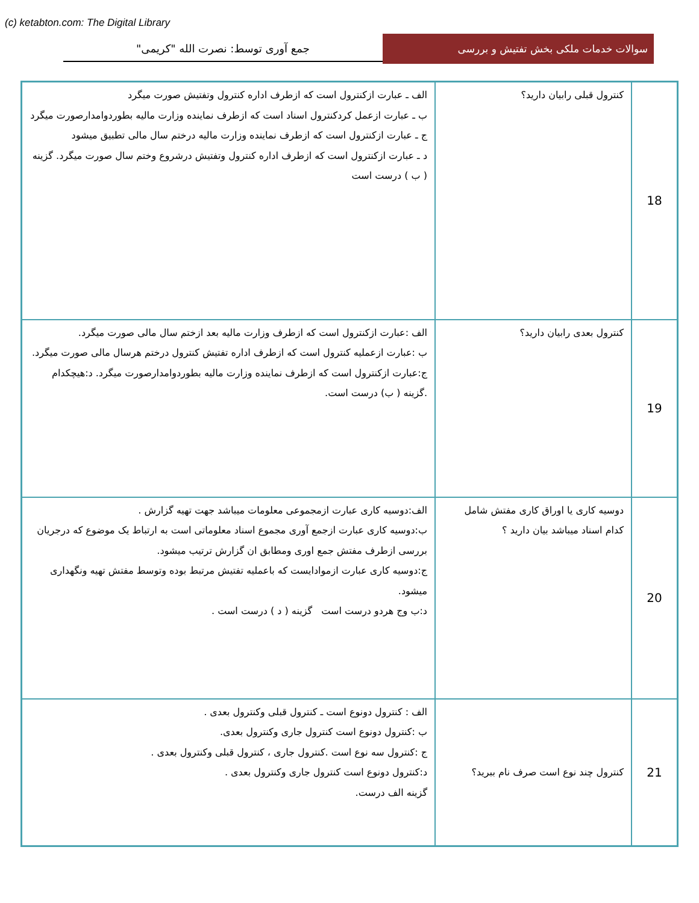(c) ketabton.com: The Digital Library
سوالات خدمات ملکی بخش تفتیش و بررسی
جمع آوری توسط: نصرت الله "کریمی"
| 18 | کنترول قبلی رابیان دارید؟ | الف ـ عبارت ازکنترول است که ازطرف اداره کنترول وتفتیش صورت میگرد ب ـ عبارت ازعمل کردکنترول اسناد است که ازطرف نماینده وزارت مالیه بطوردوامدارصورت میگرد ج ـ عبارت ازکنترول است که ازطرف نماینده وزارت مالیه درختم سال مالی تطبیق میشود د ـ عبارت ازکنترول است که ازطرف اداره کنترول وتفتیش درشروع وختم سال صورت میگرد. گزینه ( ب ) درست است |
| 19 | کنترول بعدی رابیان دارید؟ | الف :عبارت ازکنترول است که ازطرف وزارت مالیه بعد ازختم سال مالی صورت میگرد. ب :عبارت ازعملیه کنترول است که ازطرف اداره تفتیش کنترول درختم هرسال مالی صورت میگرد. ج:عبارت ازکنترول است که ازطرف نماینده وزارت مالیه بطوردوامدارصورت میگرد. د:هیچکدام .گزینه ( ب) درست است. |
| 20 | دوسیه کاری یا اوراق کاری مفتش شامل کدام اسناد میباشد بیان دارید ؟ | الف:دوسیه کاری عبارت ازمجموعی معلومات میباشد جهت تهیه گزارش . ب:دوسیه کاری عبارت ازجمع آوری مجموع اسناد معلوماتی است به ارتباط یک موضوع که درجریان بررسی ازطرف مفتش جمع اوری ومطابق ان گزارش ترتیب میشود. ج:دوسیه کاری عبارت ازموادایست که باعملیه تفتیش مرتبط بوده وتوسط مفتش تهیه ونگهداری میشود. د:ب وج هردو درست است گزینه ( د ) درست است . |
| 21 | کنترول چند نوع است صرف نام ببرید؟ | الف : کنترول دونوع است ـ کنترول قبلی وکنترول بعدی . ب :کنترول دونوع است کنترول جاری وکنترول بعدی. ج :کنترول سه نوع است .کنترول جاری ، کنترول قبلی وکنترول بعدی . د:کنترول دونوع است کنترول جاری وکنترول بعدی . گزینه الف درست. |